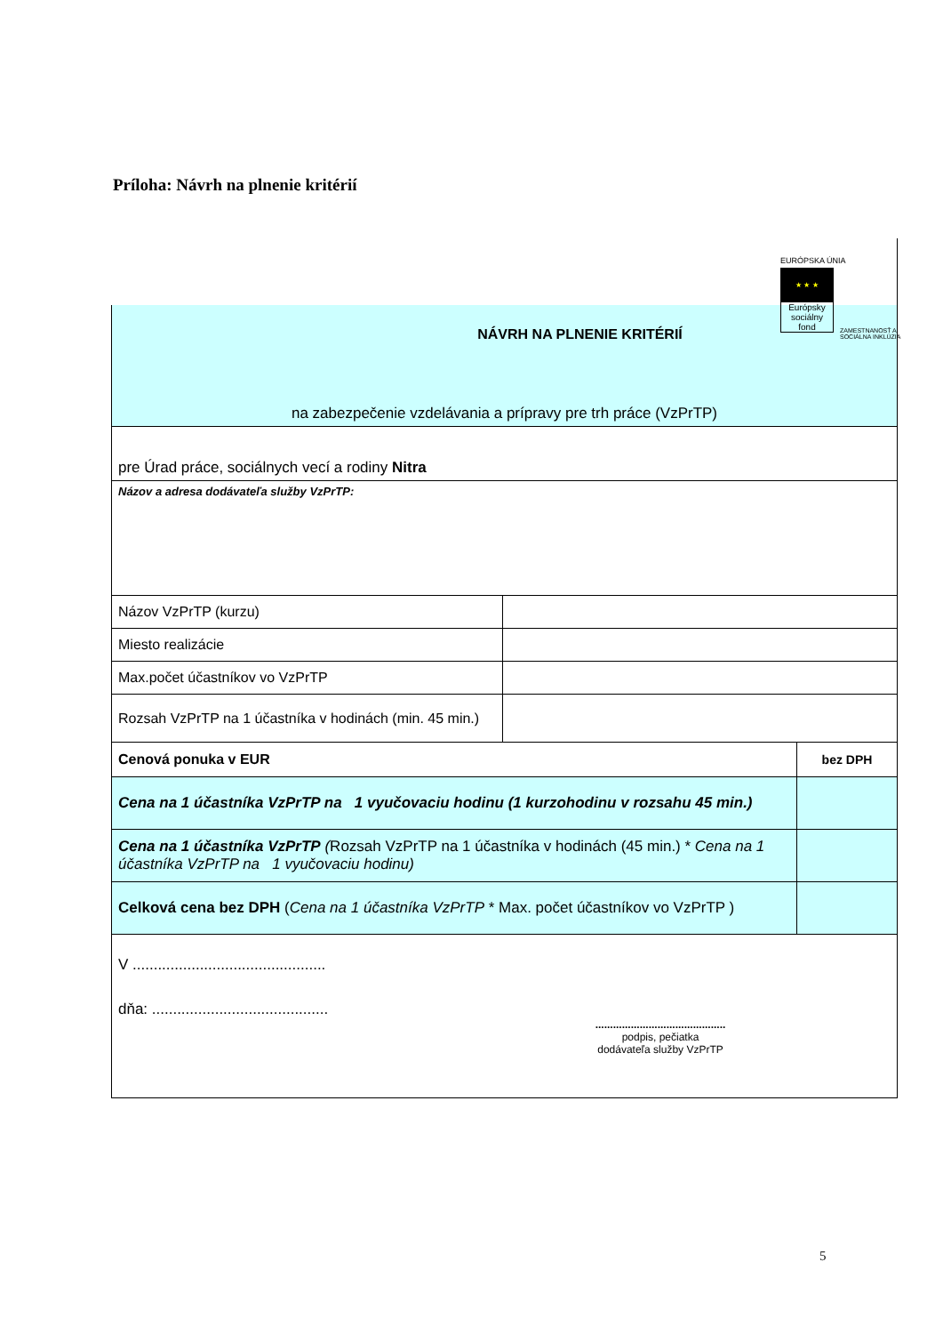Príloha: Návrh na plnenie kritérií
EURÓPSKA ÚNIA
★ ★ ★
Európsky sociálny fond
ZAMESTNANOSŤ A SOCIÁLNA INKLÚZIA
| NÁVRH NA PLNENIE KRITÉRIÍ na zabezpečenie vzdelávania a prípravy pre trh práce (VzPrTP) | | |
| pre Úrad práce, sociálnych vecí a rodiny Nitra | | |
| Názov a adresa dodávateľa služby VzPrTP: | | |
| Názov VzPrTP (kurzu) | | |
| Miesto realizácie | | |
| Max.počet účastníkov vo VzPrTP | | |
| Rozsah VzPrTP na 1 účastníka v hodinách (min. 45 min.) | | |
| Cenová ponuka v EUR | | bez DPH |
| Cena na 1 účastníka VzPrTP na 1 vyučovaciu hodinu (1 kurzohodinu v rozsahu 45 min.) | | |
| Cena na 1 účastníka VzPrTP ( Rozsah VzPrTP na 1 účastníka v hodinách (45 min.) * Cena na 1 účastníka VzPrTP na 1 vyučovaciu hodinu) | | |
| Celková cena bez DPH ( Cena na 1 účastníka VzPrTP * Max. počet účastníkov vo VzPrTP ) | | |
| V .............................................. dňa: .......................................... ............................................ podpis, pečiatka dodávateľa služby VzPrTP | | |
5